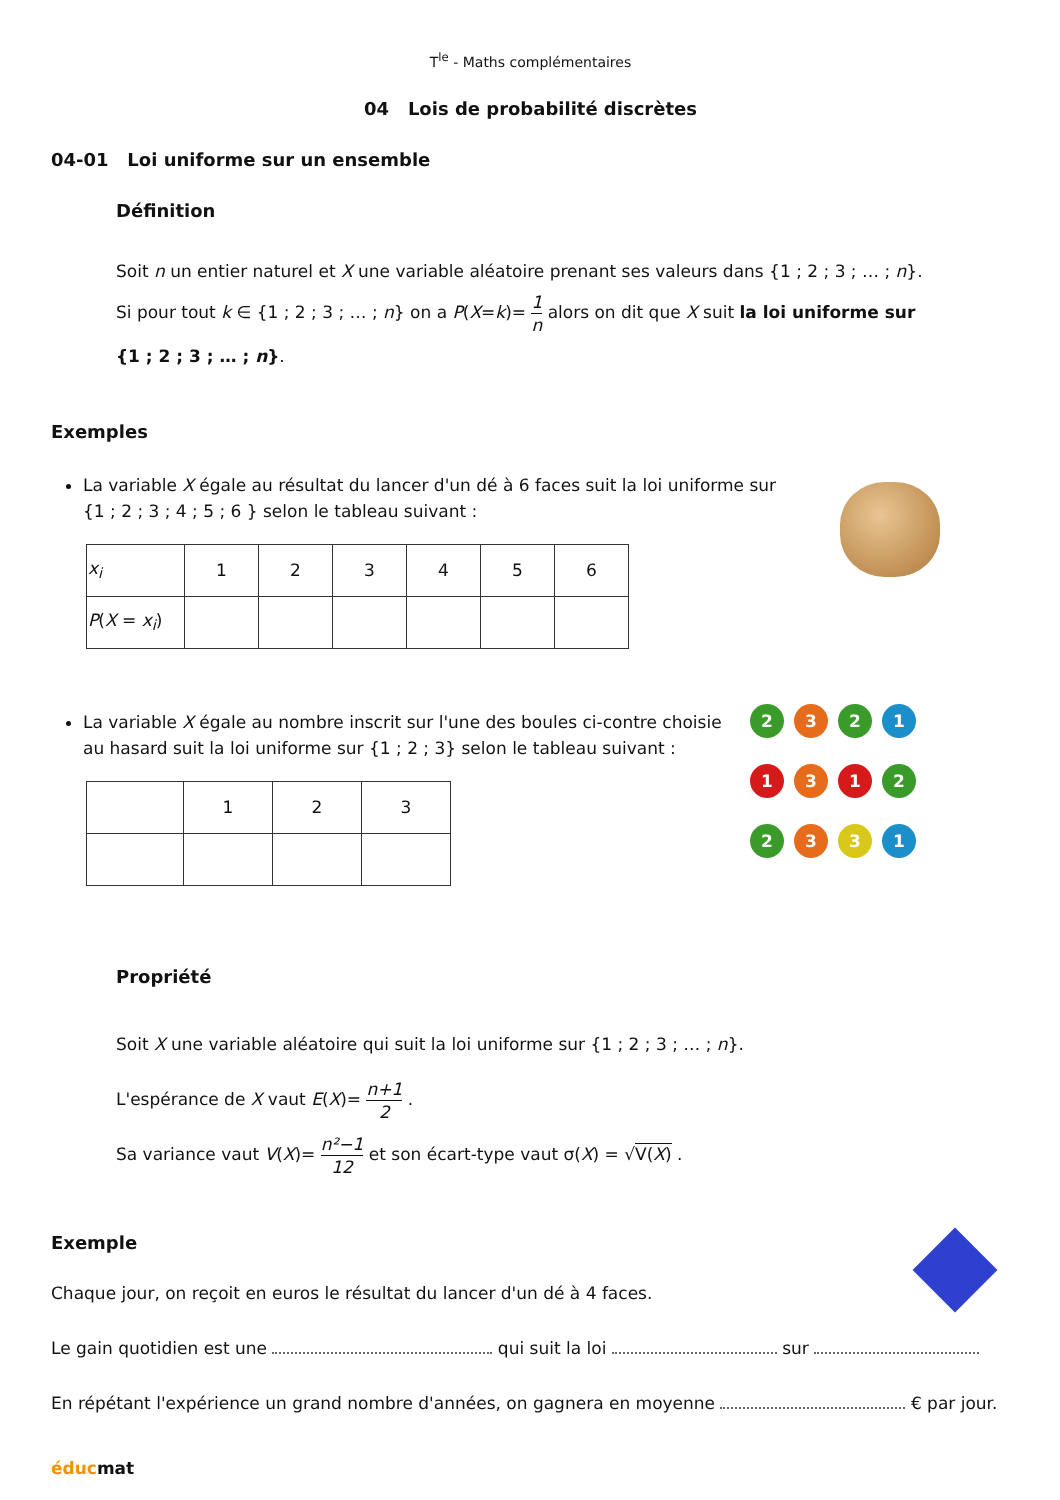T<sup>le</sup> - Maths complémentaires
04 Lois de probabilité discrètes
04-01 Loi uniforme sur un ensemble
Définition
Soit n un entier naturel et X une variable aléatoire prenant ses valeurs dans {1 ; 2 ; 3 ; … ; n}.
Si pour tout k ∈ {1 ; 2 ; 3 ; … ; n} on a P(X=k)= 1 n alors on dit que X suit la loi uniforme sur
{1 ; 2 ; 3 ; … ; n}.
Exemples
La variable X égale au résultat du lancer d'un dé à 6 faces suit la loi uniforme sur
{1 ; 2 ; 3 ; 4 ; 5 ; 6 } selon le tableau suivant :
| x<sub>i</sub> | 1 | 2 | 3 | 4 | 5 | 6 |
| P ( X = x<sub>i</sub> ) | | | | | | |
La variable X égale au nombre inscrit sur l'une des boules ci-contre choisie
au hasard suit la loi uniforme sur {1 ; 2 ; 3} selon le tableau suivant :
| | 1 | 2 | 3 |
2
3
2
1
1
3
1
2
2
3
3
1
Propriété
Soit X une variable aléatoire qui suit la loi uniforme sur {1 ; 2 ; 3 ; … ; n}.
L'espérance de X vaut E(X)= n+1 2 .
Sa variance vaut V(X)= n²−1 12 et son écart-type vaut σ(X) = √V(X) .
Exemple
Chaque jour, on reçoit en euros le résultat du lancer d'un dé à 4 faces.
Le gain quotidien est une qui suit la loi sur
En répétant l'expérience un grand nombre d'années, on gagnera en moyenne € par jour.
éducmat